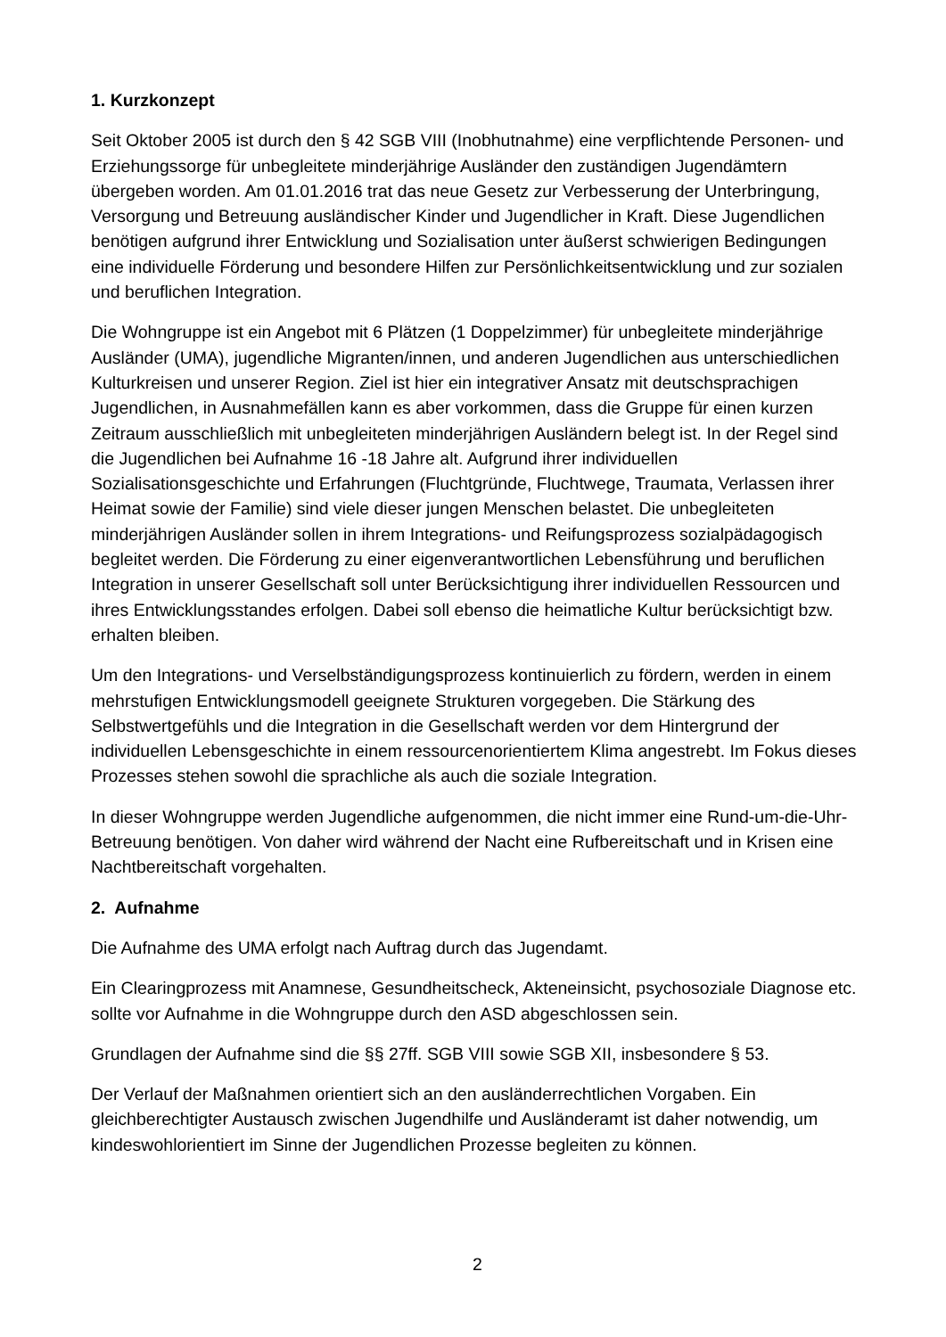1. Kurzkonzept
Seit Oktober 2005 ist durch den § 42 SGB VIII (Inobhutnahme) eine verpflichtende Personen- und Erziehungssorge für unbegleitete minderjährige Ausländer den zuständigen Jugendämtern übergeben worden. Am 01.01.2016 trat das neue Gesetz zur Verbesserung der Unterbringung, Versorgung und Betreuung ausländischer Kinder und Jugendlicher in Kraft. Diese Jugendlichen benötigen aufgrund ihrer Entwicklung und Sozialisation unter äußerst schwierigen Bedingungen eine individuelle Förderung und besondere Hilfen zur Persönlichkeitsentwicklung und zur sozialen und beruflichen Integration.
Die Wohngruppe ist ein Angebot mit 6 Plätzen (1 Doppelzimmer) für unbegleitete minderjährige Ausländer (UMA), jugendliche Migranten/innen, und anderen Jugendlichen aus unterschiedlichen Kulturkreisen und unserer Region. Ziel ist hier ein integrativer Ansatz mit deutschsprachigen Jugendlichen, in Ausnahmefällen kann es aber vorkommen, dass die Gruppe für einen kurzen Zeitraum ausschließlich mit unbegleiteten minderjährigen Ausländern belegt ist. In der Regel sind die Jugendlichen bei Aufnahme 16 -18 Jahre alt. Aufgrund ihrer individuellen Sozialisationsgeschichte und Erfahrungen (Fluchtgründe, Fluchtwege, Traumata, Verlassen ihrer Heimat sowie der Familie) sind viele dieser jungen Menschen belastet. Die unbegleiteten minderjährigen Ausländer sollen in ihrem Integrations- und Reifungsprozess sozialpädagogisch begleitet werden. Die Förderung zu einer eigenverantwortlichen Lebensführung und beruflichen Integration in unserer Gesellschaft soll unter Berücksichtigung ihrer individuellen Ressourcen und ihres Entwicklungsstandes erfolgen. Dabei soll ebenso die heimatliche Kultur berücksichtigt bzw. erhalten bleiben.
Um den Integrations- und Verselbständigungsprozess kontinuierlich zu fördern, werden in einem mehrstufigen Entwicklungsmodell geeignete Strukturen vorgegeben. Die Stärkung des Selbstwertgefühls und die Integration in die Gesellschaft werden vor dem Hintergrund der individuellen Lebensgeschichte in einem ressourcenorientiertem Klima angestrebt. Im Fokus dieses Prozesses stehen sowohl die sprachliche als auch die soziale Integration.
In dieser Wohngruppe werden Jugendliche aufgenommen, die nicht immer eine Rund-um-die-Uhr-Betreuung benötigen. Von daher wird während der Nacht eine Rufbereitschaft und in Krisen eine Nachtbereitschaft vorgehalten.
2. Aufnahme
Die Aufnahme des UMA erfolgt nach Auftrag durch das Jugendamt.
Ein Clearingprozess mit Anamnese, Gesundheitscheck, Akteneinsicht, psychosoziale Diagnose etc. sollte vor Aufnahme in die Wohngruppe durch den ASD abgeschlossen sein.
Grundlagen der Aufnahme sind die §§ 27ff. SGB VIII sowie SGB XII, insbesondere § 53.
Der Verlauf der Maßnahmen orientiert sich an den ausländerrechtlichen Vorgaben. Ein gleichberechtigter Austausch zwischen Jugendhilfe und Ausländeramt ist daher notwendig, um kindeswohlorientiert im Sinne der Jugendlichen Prozesse begleiten zu können.
2